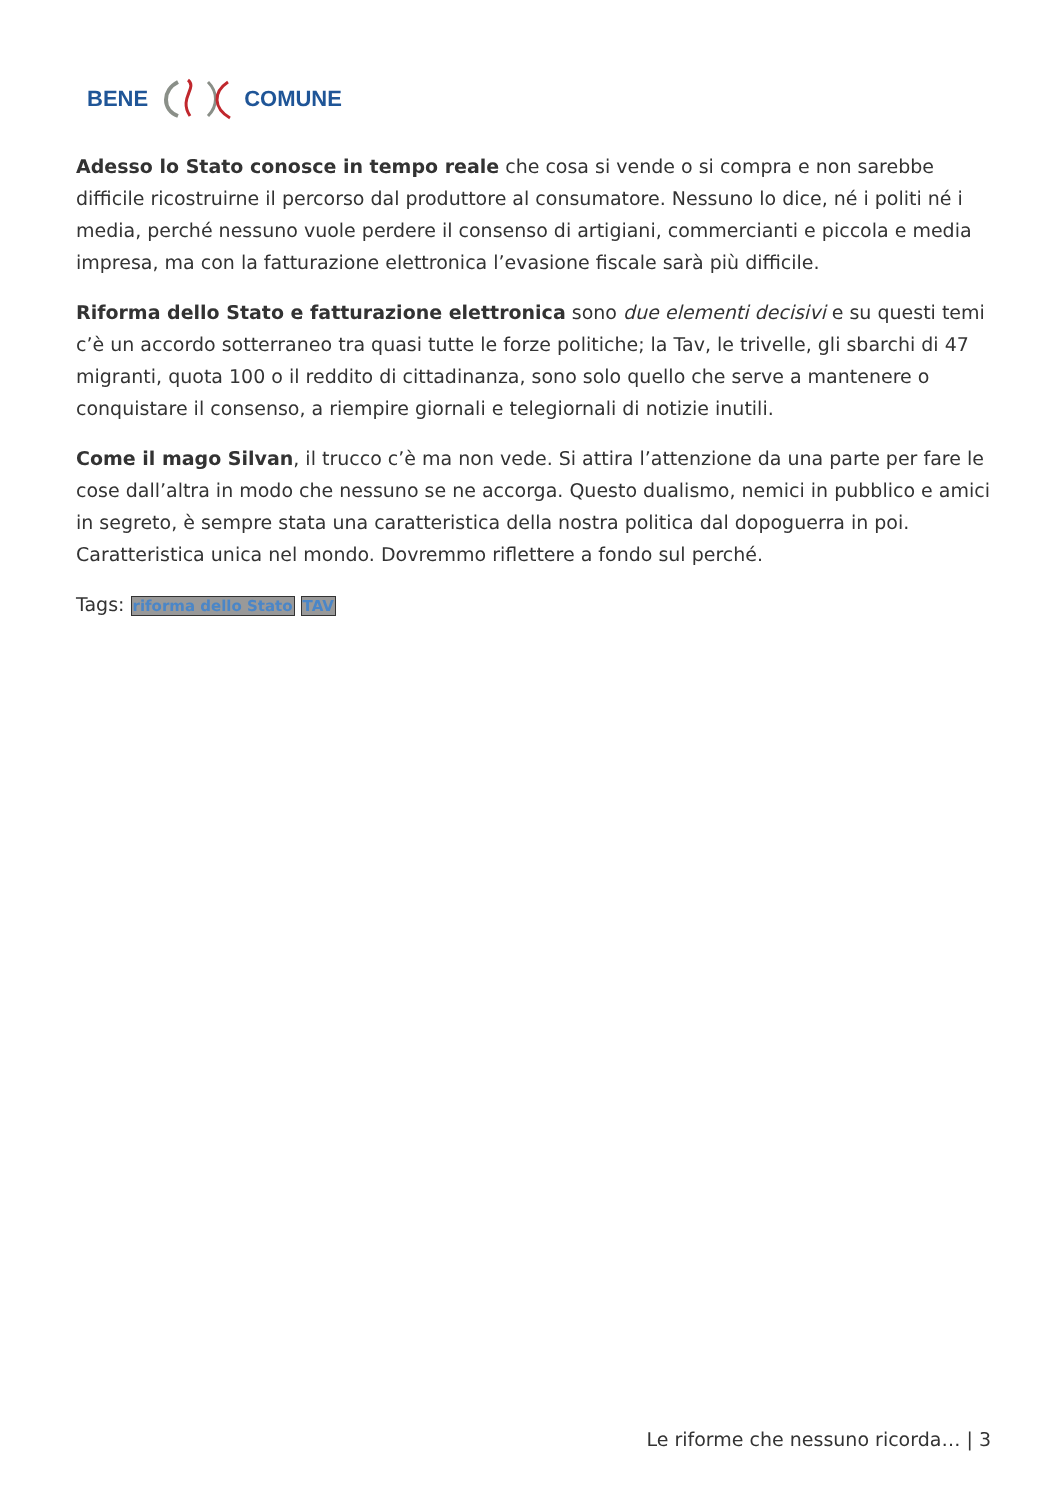BENE COMUNE
Adesso lo Stato conosce in tempo reale che cosa si vende o si compra e non sarebbe difficile ricostruirne il percorso dal produttore al consumatore. Nessuno lo dice, né i politi né i media, perché nessuno vuole perdere il consenso di artigiani, commercianti e piccola e media impresa, ma con la fatturazione elettronica l’evasione fiscale sarà più difficile.
Riforma dello Stato e fatturazione elettronica sono due elementi decisivi e su questi temi c’è un accordo sotterraneo tra quasi tutte le forze politiche; la Tav, le trivelle, gli sbarchi di 47 migranti, quota 100 o il reddito di cittadinanza, sono solo quello che serve a mantenere o conquistare il consenso, a riempire giornali e telegiornali di notizie inutili.
Come il mago Silvan, il trucco c’è ma non vede. Si attira l’attenzione da una parte per fare le cose dall’altra in modo che nessuno se ne accorga. Questo dualismo, nemici in pubblico e amici in segreto, è sempre stata una caratteristica della nostra politica dal dopoguerra in poi. Caratteristica unica nel mondo. Dovremmo riflettere a fondo sul perché.
Tags: riforma dello Stato TAV
Le riforme che nessuno ricorda… | 3